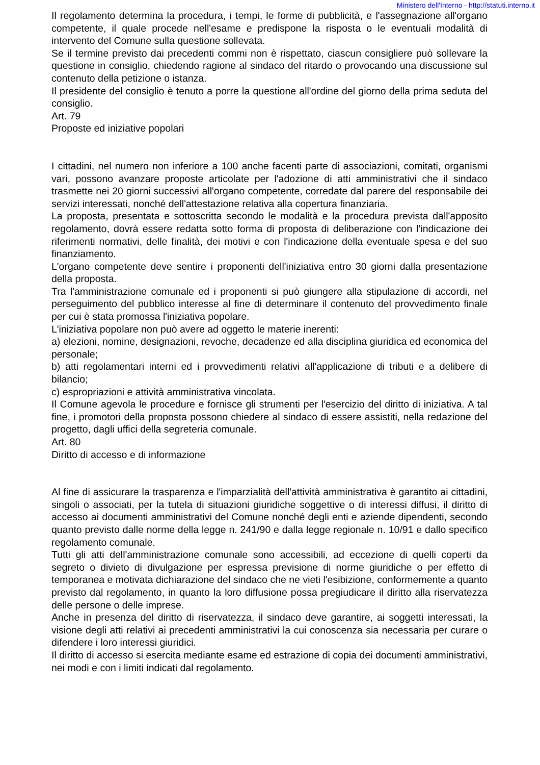Ministero dell'Interno - http://statuti.interno.it
Il regolamento determina la procedura, i tempi, le forme di pubblicità, e l'assegnazione all'organo competente, il quale procede nell'esame e predispone la risposta o le eventuali modalità di intervento del Comune sulla questione sollevata.
Se il termine previsto dai precedenti commi non è rispettato, ciascun consigliere può sollevare la questione in consiglio, chiedendo ragione al sindaco del ritardo o provocando una discussione sul contenuto della petizione o istanza.
Il presidente del consiglio è tenuto a porre la questione all'ordine del giorno della prima seduta del consiglio.
Art. 79
Proposte ed iniziative popolari
I cittadini, nel numero non inferiore a 100 anche facenti parte di associazioni, comitati, organismi vari, possono avanzare proposte articolate per l'adozione di atti amministrativi che il sindaco trasmette nei 20 giorni successivi all'organo competente, corredate dal parere del responsabile dei servizi interessati, nonché dell'attestazione relativa alla copertura finanziaria.
La proposta, presentata e sottoscritta secondo le modalità e la procedura prevista dall'apposito regolamento, dovrà essere redatta sotto forma di proposta di deliberazione con l'indicazione dei riferimenti normativi, delle finalità, dei motivi e con l'indicazione della eventuale spesa e del suo finanziamento.
L'organo competente deve sentire i proponenti dell'iniziativa entro 30 giorni dalla presentazione della proposta.
Tra l'amministrazione comunale ed i proponenti si può giungere alla stipulazione di accordi, nel perseguimento del pubblico interesse al fine di determinare il contenuto del provvedimento finale per cui è stata promossa l'iniziativa popolare.
L'iniziativa popolare non può avere ad oggetto le materie inerenti:
a) elezioni, nomine, designazioni, revoche, decadenze ed alla disciplina giuridica ed economica del personale;
b) atti regolamentari interni ed i provvedimenti relativi all'applicazione di tributi e a delibere di bilancio;
c) espropriazioni e attività amministrativa vincolata.
Il Comune agevola le procedure e fornisce gli strumenti per l'esercizio del diritto di iniziativa. A tal fine, i promotori della proposta possono chiedere al sindaco di essere assistiti, nella redazione del progetto, dagli uffici della segreteria comunale.
Art. 80
Diritto di accesso e di informazione
Al fine di assicurare la trasparenza e l'imparzialità dell'attività amministrativa è garantito ai cittadini, singoli o associati, per la tutela di situazioni giuridiche soggettive o di interessi diffusi, il diritto di accesso ai documenti amministrativi del Comune nonché degli enti e aziende dipendenti, secondo quanto previsto dalle norme della legge n. 241/90 e dalla legge regionale n. 10/91 e dallo specifico regolamento comunale.
Tutti gli atti dell'amministrazione comunale sono accessibili, ad eccezione di quelli coperti da segreto o divieto di divulgazione per espressa previsione di norme giuridiche o per effetto di temporanea e motivata dichiarazione del sindaco che ne vieti l'esibizione, conformemente a quanto previsto dal regolamento, in quanto la loro diffusione possa pregiudicare il diritto alla riservatezza delle persone o delle imprese.
Anche in presenza del diritto di riservatezza, il sindaco deve garantire, ai soggetti interessati, la visione degli atti relativi ai precedenti amministrativi la cui conoscenza sia necessaria per curare o difendere i loro interessi giuridici.
Il diritto di accesso si esercita mediante esame ed estrazione di copia dei documenti amministrativi, nei modi e con i limiti indicati dal regolamento.